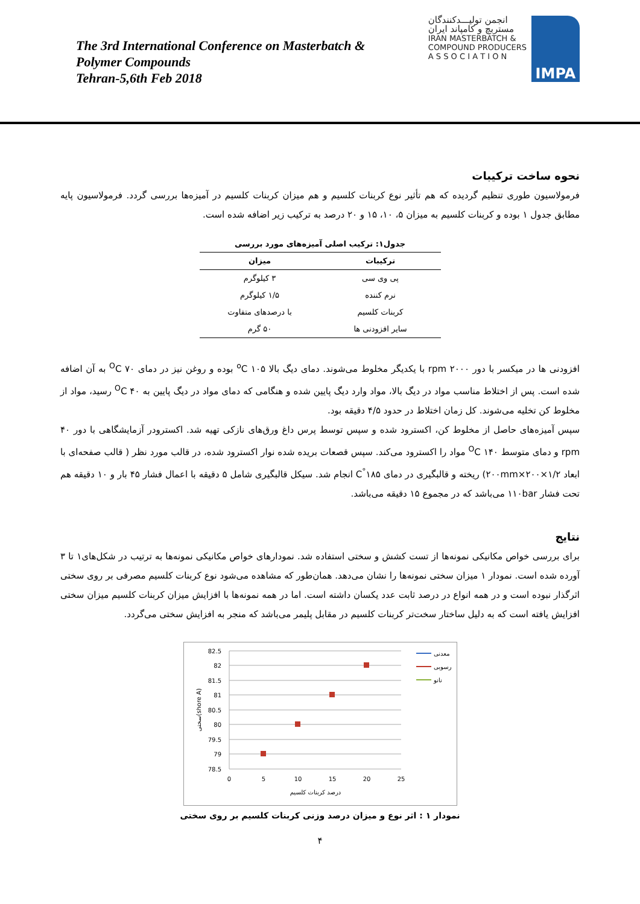The 3rd International Conference on Masterbatch &
Polymer Compounds
Tehran-5,6th Feb 2018
انجمن تولیـــدکنندگان
مستربچ و کامپاند ایران
IRAN MASTERBATCH &
COMPOUND PRODUCERS
A S S O C I A T I O N
IMPA
نحوه ساخت ترکیبات
فرمولاسیون طوری تنظیم گردیده که هم تأثیر نوع کربنات کلسیم و هم میزان کربنات کلسیم در آمیزه‌ها بررسی گردد. فرمولاسیون پایه مطابق جدول ۱ بوده و کربنات کلسیم به میزان ۵، ۱۰، ۱۵ و ۲۰ درصد به ترکیب زیر اضافه شده است.
جدول۱: ترکیب اصلی آمیزه‌های مورد بررسی
| ترکیبات | میزان |
| --- | --- |
| پی وی سی | ۳ کیلوگرم |
| نرم کننده | ۱/۵ کیلوگرم |
| کربنات کلسیم | با درصدهای متفاوت |
| سایر افزودنی ها | ۵۰ گرم |
افزودنی ها در میکسر با دور ۲۰۰۰ rpm با یکدیگر مخلوط می‌شوند. دمای دیگ بالا ۱۰۵ <sup>o</sup>C بوده و روغن نیز در دمای ۷۰ <sup>O</sup>C به آن اضافه شده است. پس از اختلاط مناسب مواد در دیگ بالا، مواد وارد دیگ پایین شده و هنگامی که دمای مواد در دیگ پایین به ۴۰ <sup>O</sup>C رسید، مواد از مخلوط کن تخلیه می‌شوند. کل زمان اختلاط در حدود ۴/۵ دقیقه بود.
سپس آمیزه‌های حاصل از مخلوط کن، اکسترود شده و سپس توسط پرس داغ ورق‌های نازکی تهیه شد. اکسترودر آزمایشگاهی با دور ۴۰ rpm و دمای متوسط ۱۴۰ <sup>O</sup>C مواد را اکسترود می‌کند. سپس قصعات بریده شده نوار اکسترود شده، در قالب مورد نظر ( قالب صفحه‌ای با ابعاد ۱/۲×۲۰۰×۲۰۰mm) ریخته و قالبگیری در دمای ۱۸۵<sup>°</sup>C انجام شد. سیکل قالبگیری شامل ۵ دقیقه با اعمال فشار ۴۵ بار و ۱۰ دقیقه هم تحت فشار ۱۱۰bar می‌باشد که در مجموع ۱۵ دقیقه می‌باشد.
نتایج
برای بررسی خواص مکانیکی نمونه‌ها از تست کشش و سختی استفاده شد. نمودارهای خواص مکانیکی نمونه‌ها به ترتیب در شکل‌های۱ تا ۳ آورده شده است. نمودار ۱ میزان سختی نمونه‌ها را نشان می‌دهد. همان‌طور که مشاهده می‌شود نوع کربنات کلسیم مصرفی بر روی سختی اثرگذار نبوده است و در همه انواع در درصد ثابت عدد یکسان داشته است. اما در همه نمونه‌ها با افزایش میزان کربنات کلسیم میزان سختی افزایش یافته است که به دلیل ساختار سخت‌تر کربنات کلسیم در مقابل پلیمر می‌باشد که منجر به افزایش سختی می‌گردد.
82.5
82
81.5
81
80.5
80
79.5
79
78.5
0
5
10
15
20
25
درصد کربنات کلسیم
سختی(shore A)
معدنی
رسوبی
نانو
نمودار ۱ : اثر نوع و میزان درصد وزنی کربنات کلسیم بر روی سختی
۴